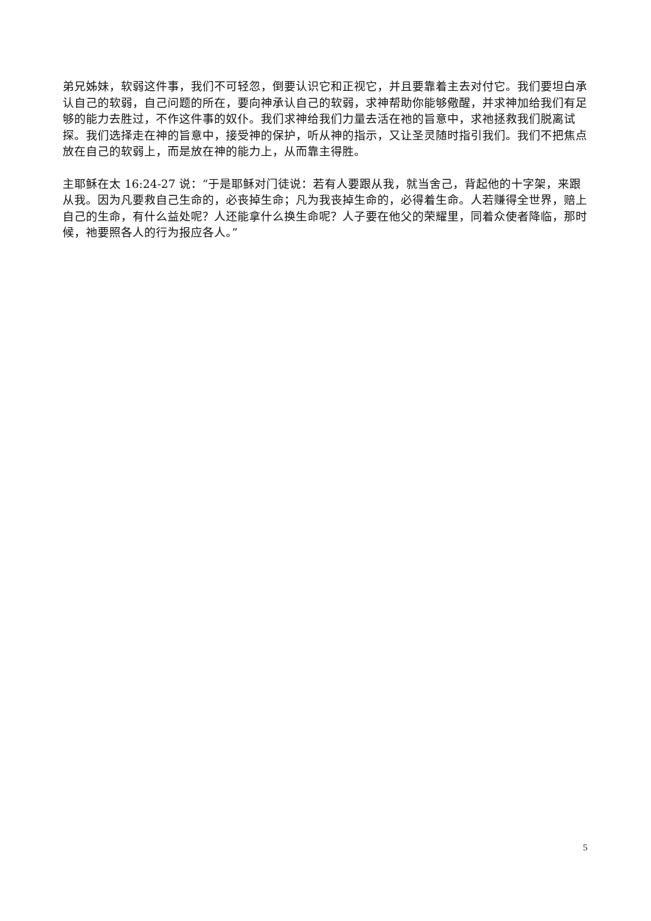弟兄姊妹，软弱这件事，我们不可轻忽，倒要认识它和正视它，并且要靠着主去对付它。我们要坦白承认自己的软弱，自己问题的所在，要向神承认自己的软弱，求神帮助你能够儆醒，并求神加给我们有足够的能力去胜过，不作这件事的奴仆。我们求神给我们力量去活在祂的旨意中，求祂拯救我们脱离试探。我们选择走在神的旨意中，接受神的保护，听从神的指示，又让圣灵随时指引我们。我们不把焦点放在自己的软弱上，而是放在神的能力上，从而靠主得胜。
主耶稣在太 16:24-27 说：“于是耶稣对门徒说：若有人要跟从我，就当舍己，背起他的十字架，来跟从我。因为凡要救自己生命的，必丧掉生命；凡为我丧掉生命的，必得着生命。人若赚得全世界，赔上自己的生命，有什么益处呢？人还能拿什么换生命呢？人子要在他父的荣耀里，同着众使者降临，那时候，祂要照各人的行为报应各人。”
5